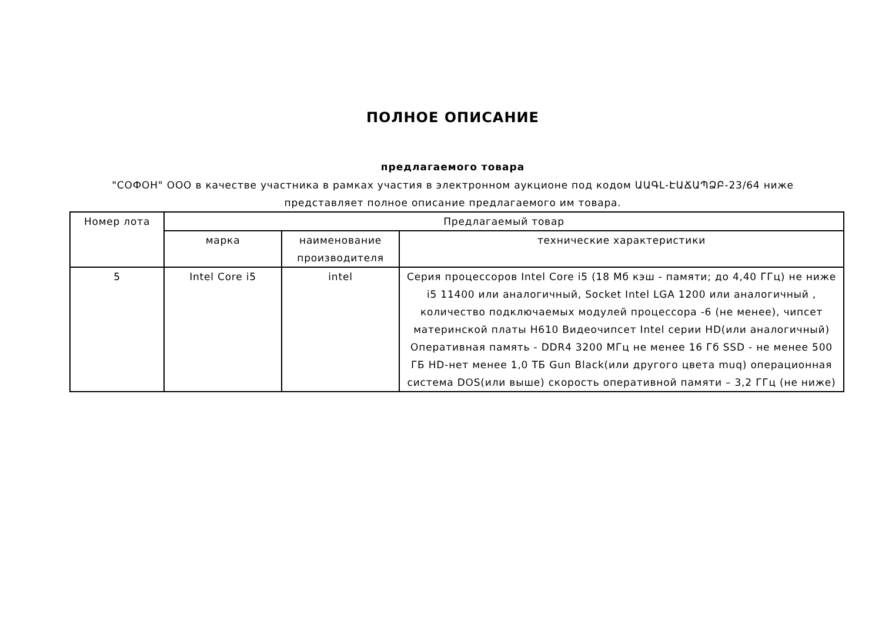ПОЛНОЕ ОПИСАНИЕ
предлагаемого товара
"СОФОН" ООО в качестве участника в рамках участия в электронном аукционе под кодом ԱԱԳԼ-ԷԱՃԱՊՁԲ-23/64 ниже представляет полное описание предлагаемого им товара.
| Номер лота | Предлагаемый товар | | |
| | марка | наименование производителя | технические характеристики |
| 5 | Intel Core i5 | intel | Серия процессоров Intel Core i5 (18 Мб кэш - памяти; до 4,40 ГГц) не ниже i5 11400 или аналогичный, Socket Intel LGA 1200 или аналогичный , количество подключаемых модулей процессора -6 (не менее), чипсет материнской платы H610 Видеочипсет Intel серии HD(или аналогичный) Оперативная память - DDR4 3200 МГц не менее 16 Гб SSD - не менее 500 ГБ HD-нет менее 1,0 ТБ Gun Black(или другого цвета muq) операционная система DOS(или выше) скорость оперативной памяти – 3,2 ГГц (не ниже) |